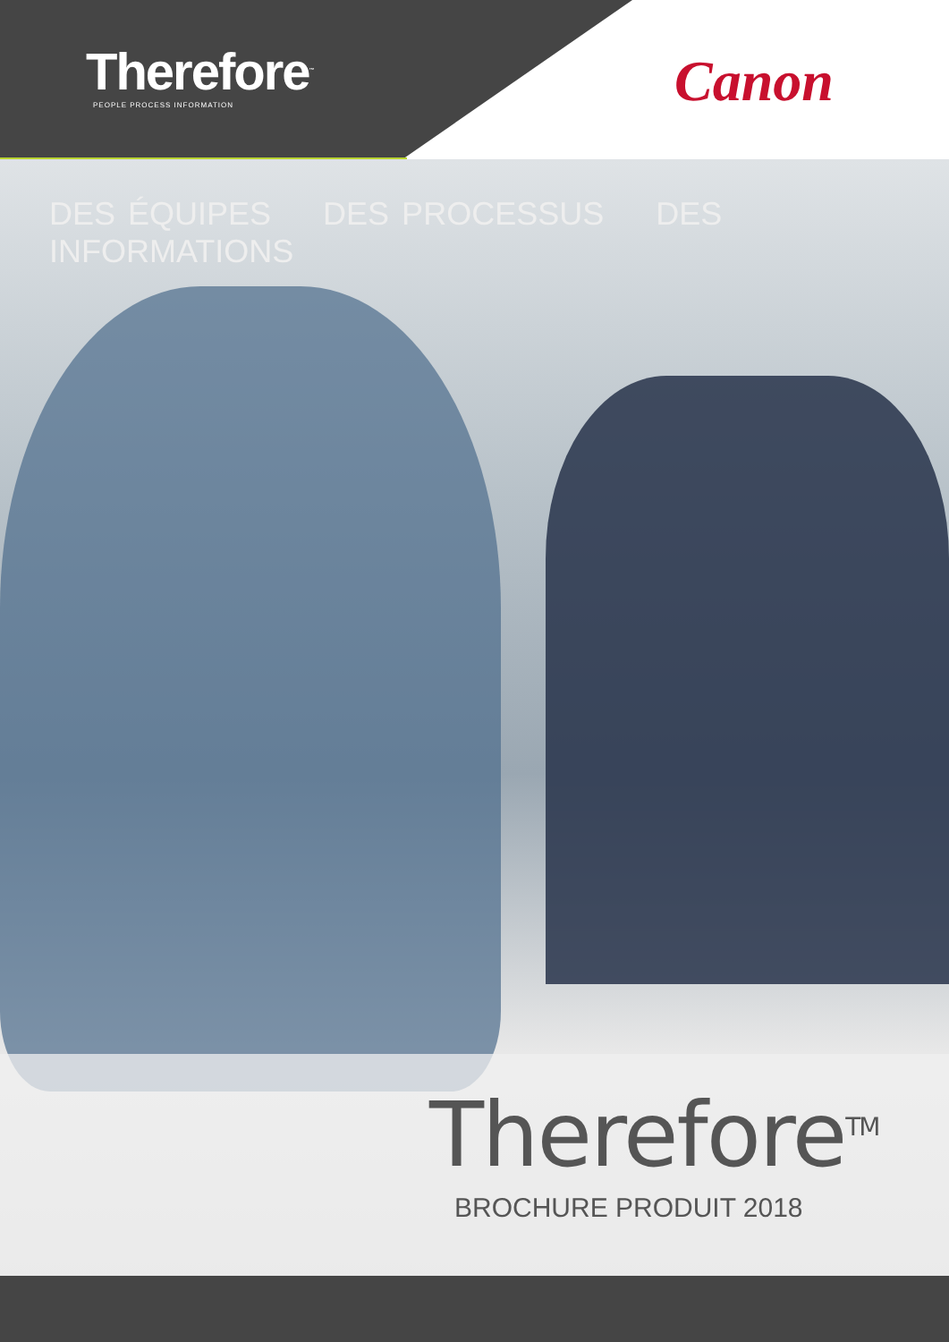Therefore<sup>™</sup>
PEOPLE PROCESS INFORMATION
Canon
DES ÉQUIPES DES PROCESSUS DES INFORMATIONS
Therefore<sup>TM</sup>
BROCHURE PRODUIT 2018